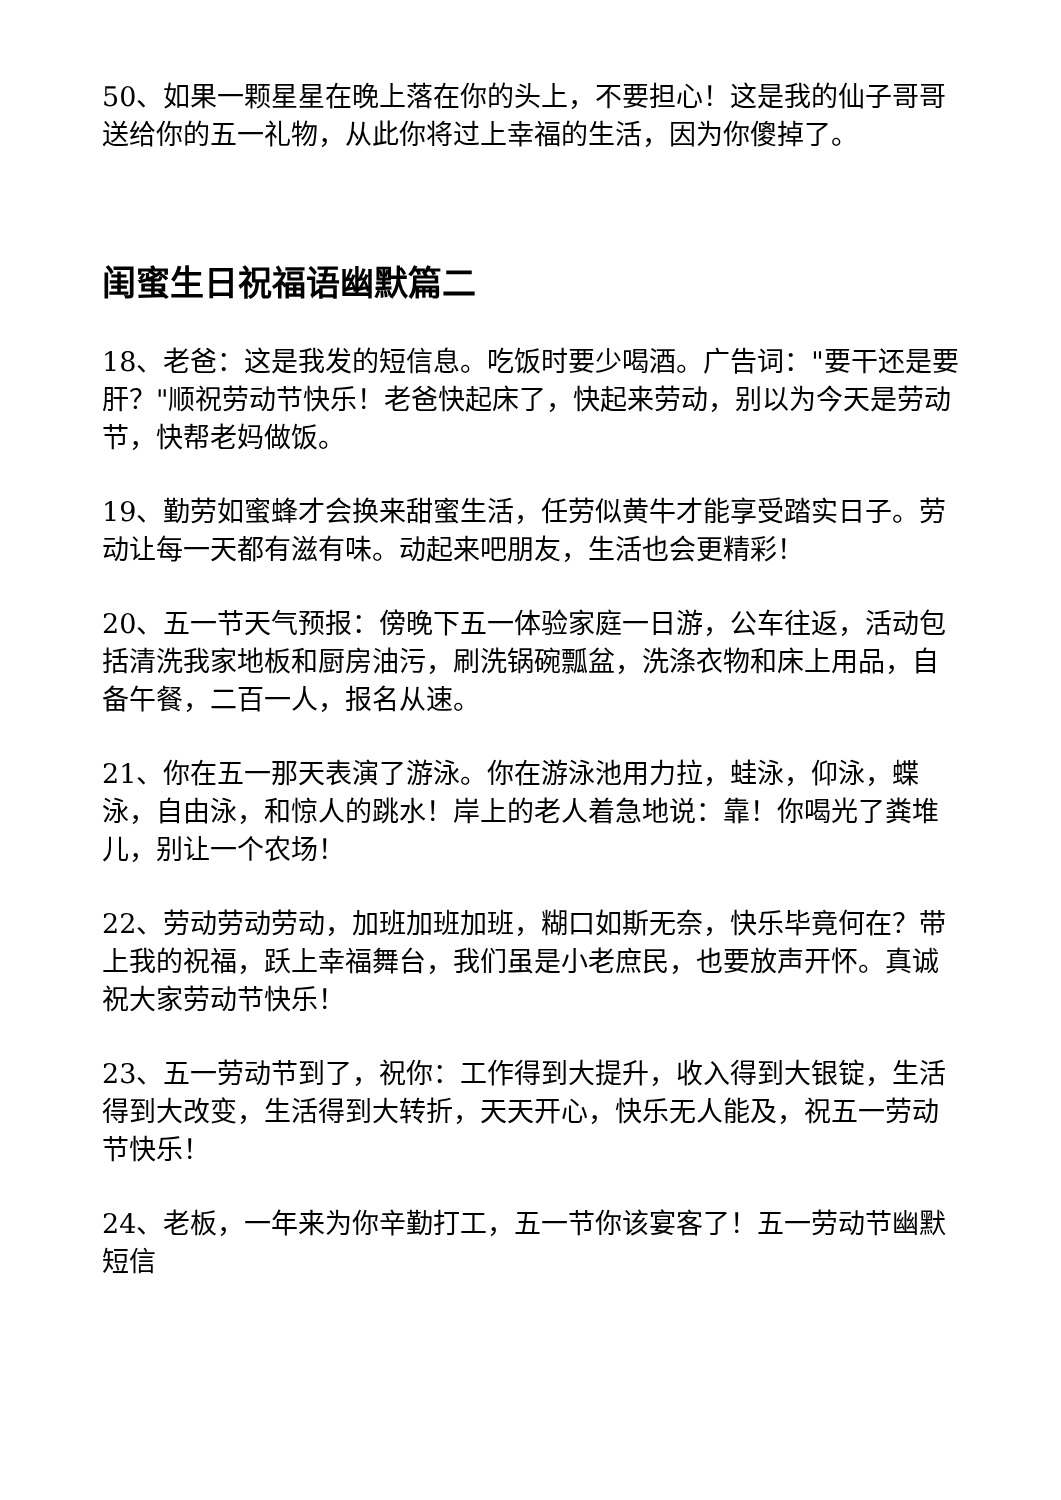50、如果一颗星星在晚上落在你的头上，不要担心！这是我的仙子哥哥送给你的五一礼物，从此你将过上幸福的生活，因为你傻掉了。
闺蜜生日祝福语幽默篇二
18、老爸：这是我发的短信息。吃饭时要少喝酒。广告词："要干还是要肝？"顺祝劳动节快乐！老爸快起床了，快起来劳动，别以为今天是劳动节，快帮老妈做饭。
19、勤劳如蜜蜂才会换来甜蜜生活，任劳似黄牛才能享受踏实日子。劳动让每一天都有滋有味。动起来吧朋友，生活也会更精彩！
20、五一节天气预报：傍晚下五一体验家庭一日游，公车往返，活动包括清洗我家地板和厨房油污，刷洗锅碗瓢盆，洗涤衣物和床上用品，自备午餐，二百一人，报名从速。
21、你在五一那天表演了游泳。你在游泳池用力拉，蛙泳，仰泳，蝶泳，自由泳，和惊人的跳水！岸上的老人着急地说：靠！你喝光了粪堆儿，别让一个农场！
22、劳动劳动劳动，加班加班加班，糊口如斯无奈，快乐毕竟何在？带上我的祝福，跃上幸福舞台，我们虽是小老庶民，也要放声开怀。真诚祝大家劳动节快乐！
23、五一劳动节到了，祝你：工作得到大提升，收入得到大银锭，生活得到大改变，生活得到大转折，天天开心，快乐无人能及，祝五一劳动节快乐！
24、老板，一年来为你辛勤打工，五一节你该宴客了！五一劳动节幽默短信